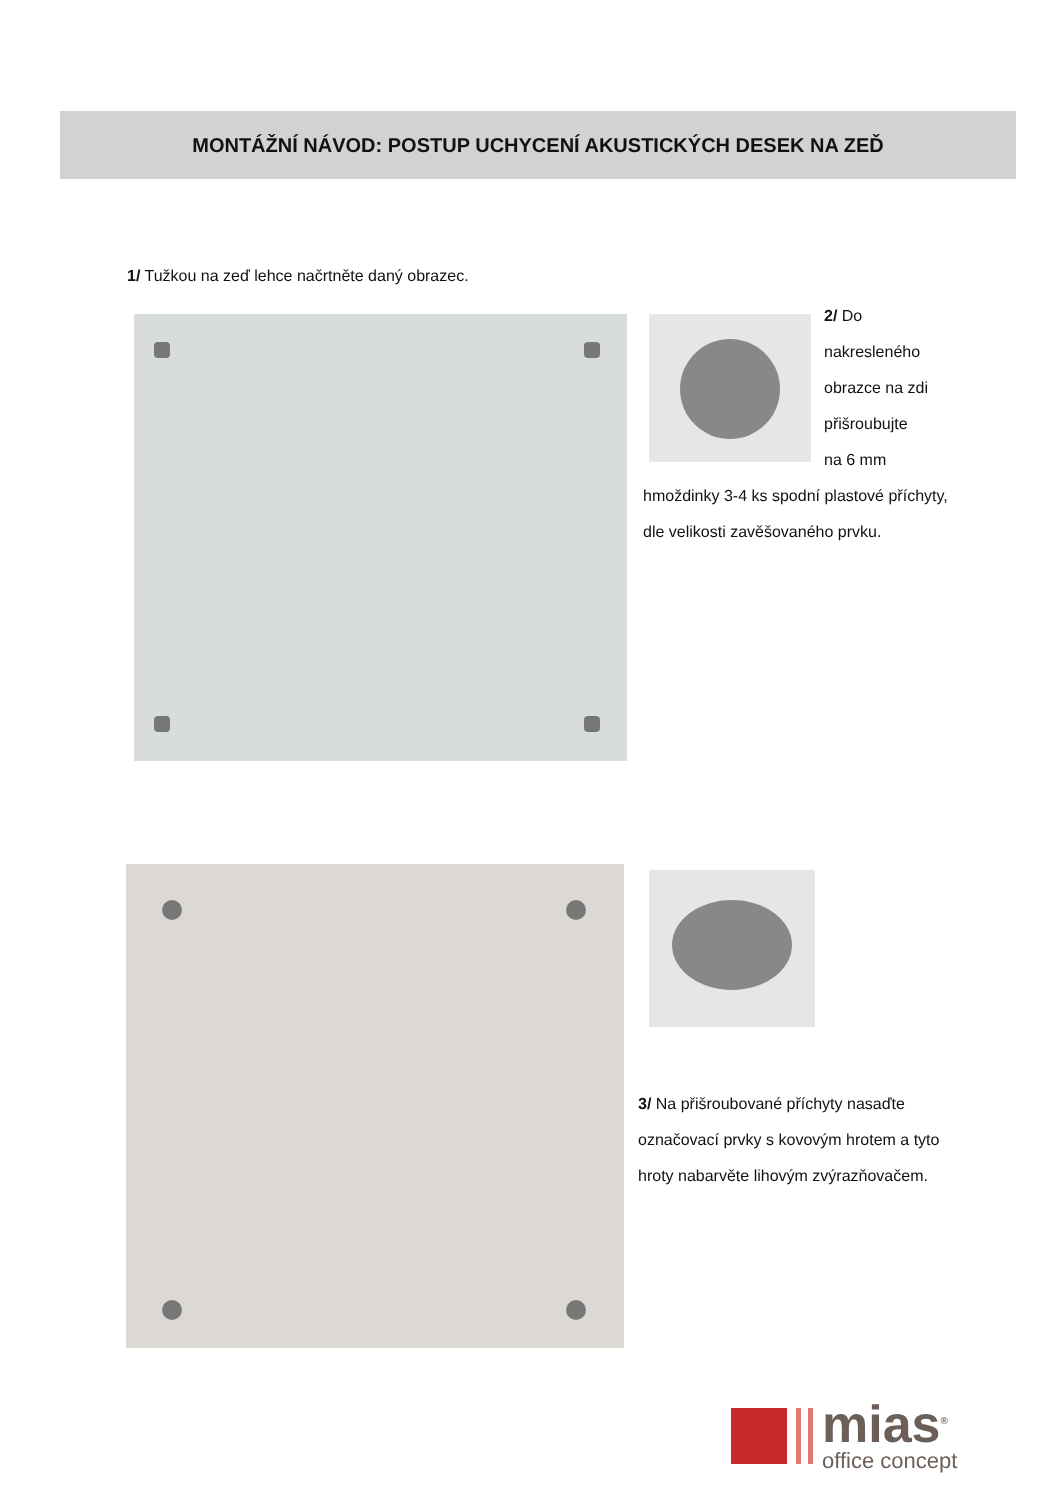MONTÁŽNÍ NÁVOD: POSTUP UCHYCENÍ AKUSTICKÝCH DESEK NA ZEĎ
1/ Tužkou na zeď lehce načrtněte daný obrazec.
2/ Do
nakresleného
obrazce na zdi
přišroubujte
na 6 mm
hmoždinky 3-4 ks spodní plastové příchyty, dle velikosti zavěšovaného prvku.
3/ Na přišroubované příchyty nasaďte označovací prvky s kovovým hrotem a tyto hroty nabarvěte lihovým zvýrazňovačem.
mias<sup>®</sup>
office concept